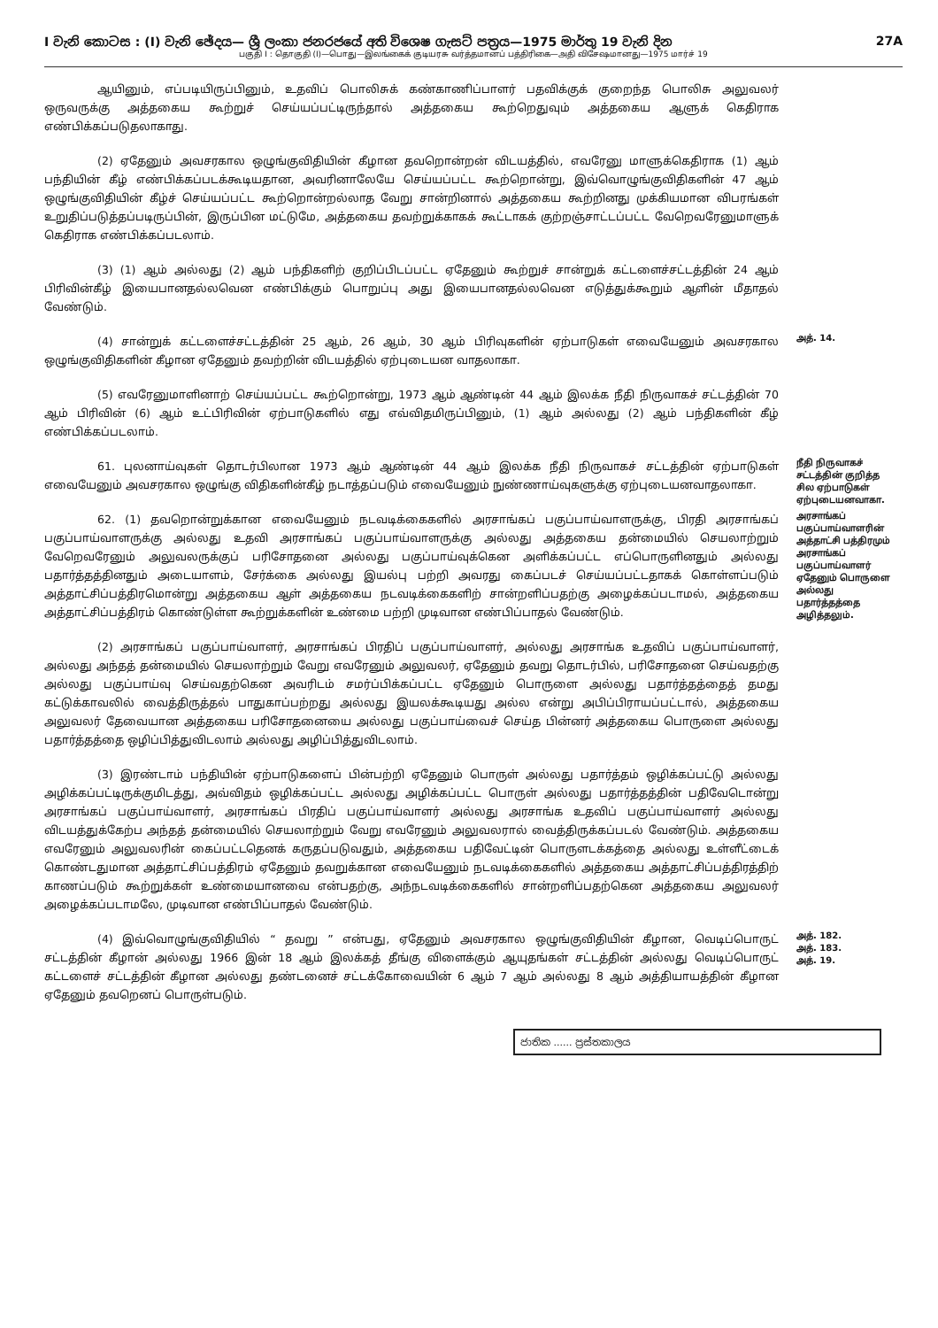I වැනි කොටස : (I) වැනි ඡේදය— ශ්‍රී ලංකා ජනරජයේ අති විශෙෂ ගැසට් පත්‍රය—1975 මාර්තු 19 වැනි දින 27A
பகுதி I : தொகுதி (I)—பொது—இலங்கைக் குடியரசு வர்த்தமானப் பத்திரிகை—அதி விசேஷமானது—1975 மார்ச் 19
ஆயினும், எப்படியிருப்பினும், உதவிப் பொலிசுக் கண்காணிப்பாளர் பதவிக்குக் குறைந்த பொலிசு அலுவலர் ஒருவருக்கு அத்தகைய கூற்றுச் செய்யப்பட்டிருந்தால் அத்தகைய கூற்றெதுவும் அத்தகைய ஆளுக் கெதிராக எண்பிக்கப்படுதலாகாது.
(2) ஏதேனும் அவசரகால ஒழுங்குவிதியின் கீழான தவறொன்றன் விடயத்தில், எவரேனு மாளுக்கெதிராக (1) ஆம் பந்தியின் கீழ் எண்பிக்கப்படக்கூடியதான, அவரினாலேயே செய்யப்பட்ட கூற்றொன்று, இவ்வொழுங்குவிதிகளின் 47 ஆம் ஒழுங்குவிதியின் கீழ்ச் செய்யப்பட்ட கூற்றொன்றல்லாத வேறு சான்றினால் அத்தகைய கூற்றினது முக்கியமான விபரங்கள் உறுதிப்படுத்தப்படிருப்பின், இருப்பின மட்டுமே, அத்தகைய தவற்றுக்காகக் கூட்டாகக் குற்றஞ்சாட்டப்பட்ட வேறெவரேனுமாளுக் கெதிராக எண்பிக்கப்படலாம்.
(3) (1) ஆம் அல்லது (2) ஆம் பந்திகளிற் குறிப்பிடப்பட்ட ஏதேனும் கூற்றுச் சான்றுக் கட்டளைச்சட்டத்தின் 24 ஆம் பிரிவின்கீழ் இயைபானதல்லவென எண்பிக்கும் பொறுப்பு அது இயைபானதல்லவென எடுத்துக்கூறும் ஆளின் மீதாதல் வேண்டும்.
(4) சான்றுக் கட்டளைச்சட்டத்தின் 25 ஆம், 26 ஆம், 30 ஆம் பிரிவுகளின் ஏற்பாடுகள் எவையேனும் அவசரகால ஒழுங்குவிதிகளின் கீழான ஏதேனும் தவற்றின் விடயத்தில் ஏற்புடையன வாதலாகா.
(5) எவரேனுமாளினாற் செய்யப்பட்ட கூற்றொன்று, 1973 ஆம் ஆண்டின் 44 ஆம் இலக்க நீதி நிருவாகச் சட்டத்தின் 70 ஆம் பிரிவின் (6) ஆம் உட்பிரிவின் ஏற்பாடுகளில் எது எவ்விதமிருப்பினும், (1) ஆம் அல்லது (2) ஆம் பந்திகளின் கீழ் எண்பிக்கப்படலாம்.
அத். 14.
61. புலனாய்வுகள் தொடர்பிலான 1973 ஆம் ஆண்டின் 44 ஆம் இலக்க நீதி நிருவாகச் சட்டத்தின் ஏற்பாடுகள் எவையேனும் அவசரகால ஒழுங்கு விதிகளின்கீழ் நடாத்தப்படும் எவையேனும் நுண்ணாய்வுகளுக்கு ஏற்புடையனவாதலாகா.
நீதி நிருவாகச் சட்டத்தின் குறித்த சில ஏற்பாடுகள் ஏற்புடையனவாகா.
62. (1) தவறொன்றுக்கான எவையேனும் நடவடிக்கைகளில் அரசாங்கப் பகுப்பாய்வாளருக்கு, பிரதி அரசாங்கப் பகுப்பாய்வாளருக்கு அல்லது உதவி அரசாங்கப் பகுப்பாய்வாளருக்கு அல்லது அத்தகைய தன்மையில் செயலாற்றும் வேறெவரேனும் அலுவலருக்குப் பரிசோதனை அல்லது பகுப்பாய்வுக்கென அளிக்கப்பட்ட எப்பொருளினதும் அல்லது பதார்த்தத்தினதும் அடையாளம், சேர்க்கை அல்லது இயல்பு பற்றி அவரது கைப்படச் செய்யப்பட்டதாகக் கொள்ளப்படும் அத்தாட்சிப்பத்திரமொன்று அத்தகைய ஆள் அத்தகைய நடவடிக்கைகளிற் சான்றளிப்பதற்கு அழைக்கப்படாமல், அத்தகைய அத்தாட்சிப்பத்திரம் கொண்டுள்ள கூற்றுக்களின் உண்மை பற்றி முடிவான எண்பிப்பாதல் வேண்டும்.
(2) அரசாங்கப் பகுப்பாய்வாளர், அரசாங்கப் பிரதிப் பகுப்பாய்வாளர், அல்லது அரசாங்க உதவிப் பகுப்பாய்வாளர், அல்லது அந்தத் தன்மையில் செயலாற்றும் வேறு எவரேனும் அலுவலர், ஏதேனும் தவறு தொடர்பில், பரிசோதனை செய்வதற்கு அல்லது பகுப்பாய்வு செய்வதற்கென அவரிடம் சமர்ப்பிக்கப்பட்ட ஏதேனும் பொருளை அல்லது பதார்த்தத்தைத் தமது கட்டுக்காவலில் வைத்திருத்தல் பாதுகாப்பற்றது அல்லது இயலக்கூடியது அல்ல என்று அபிப்பிராயப்பட்டால், அத்தகைய அலுவலர் தேவையான அத்தகைய பரிசோதனையை அல்லது பகுப்பாய்வைச் செய்த பின்னர் அத்தகைய பொருளை அல்லது பதார்த்தத்தை ஒழிப்பித்துவிடலாம் அல்லது அழிப்பித்துவிடலாம்.
(3) இரண்டாம் பந்தியின் ஏற்பாடுகளைப் பின்பற்றி ஏதேனும் பொருள் அல்லது பதார்த்தம் ஒழிக்கப்பட்டு அல்லது அழிக்கப்பட்டிருக்குமிடத்து, அவ்விதம் ஒழிக்கப்பட்ட அல்லது அழிக்கப்பட்ட பொருள் அல்லது பதார்த்தத்தின் பதிவேடொன்று அரசாங்கப் பகுப்பாய்வாளர், அரசாங்கப் பிரதிப் பகுப்பாய்வாளர் அல்லது அரசாங்க உதவிப் பகுப்பாய்வாளர் அல்லது விடயத்துக்கேற்ப அந்தத் தன்மையில் செயலாற்றும் வேறு எவரேனும் அலுவலரால் வைத்திருக்கப்படல் வேண்டும். அத்தகைய எவரேனும் அலுவலரின் கைப்பட்டதெனக் கருதப்படுவதும், அத்தகைய பதிவேட்டின் பொருளடக்கத்தை அல்லது உள்ளீட்டைக் கொண்டதுமான அத்தாட்சிப்பத்திரம் ஏதேனும் தவறுக்கான எவையேனும் நடவடிக்கைகளில் அத்தகைய அத்தாட்சிப்பத்திரத்திற் காணப்படும் கூற்றுக்கள் உண்மையானவை என்பதற்கு, அந்நடவடிக்கைகளில் சான்றளிப்பதற்கென அத்தகைய அலுவலர் அழைக்கப்படாமலே, முடிவான எண்பிப்பாதல் வேண்டும்.
அரசாங்கப் பகுப்பாய்வாளரின் அத்தாட்சி பத்திரமும் அரசாங்கப் பகுப்பாய்வாளர் ஏதேனும் பொருளை அல்லது பதார்த்தத்தை அழித்தலும்.
(4) இவ்வொழுங்குவிதியில் “ தவறு ” என்பது, ஏதேனும் அவசரகால ஒழுங்குவிதியின் கீழான, வெடிப்பொருட் சட்டத்தின் கீழான் அல்லது 1966 இன் 18 ஆம் இலக்கத் தீங்கு விளைக்கும் ஆயுதங்கள் சட்டத்தின் அல்லது வெடிப்பொருட் கட்டளைச் சட்டத்தின் கீழான அல்லது தண்டனைச் சட்டக்கோவையின் 6 ஆம் 7 ஆம் அல்லது 8 ஆம் அத்தியாயத்தின் கீழான ஏதேனும் தவறெனப் பொருள்படும்.
அத். 182.
அத். 183.
அத். 19.
ජාතික ...... ප්‍රස්තකාලය